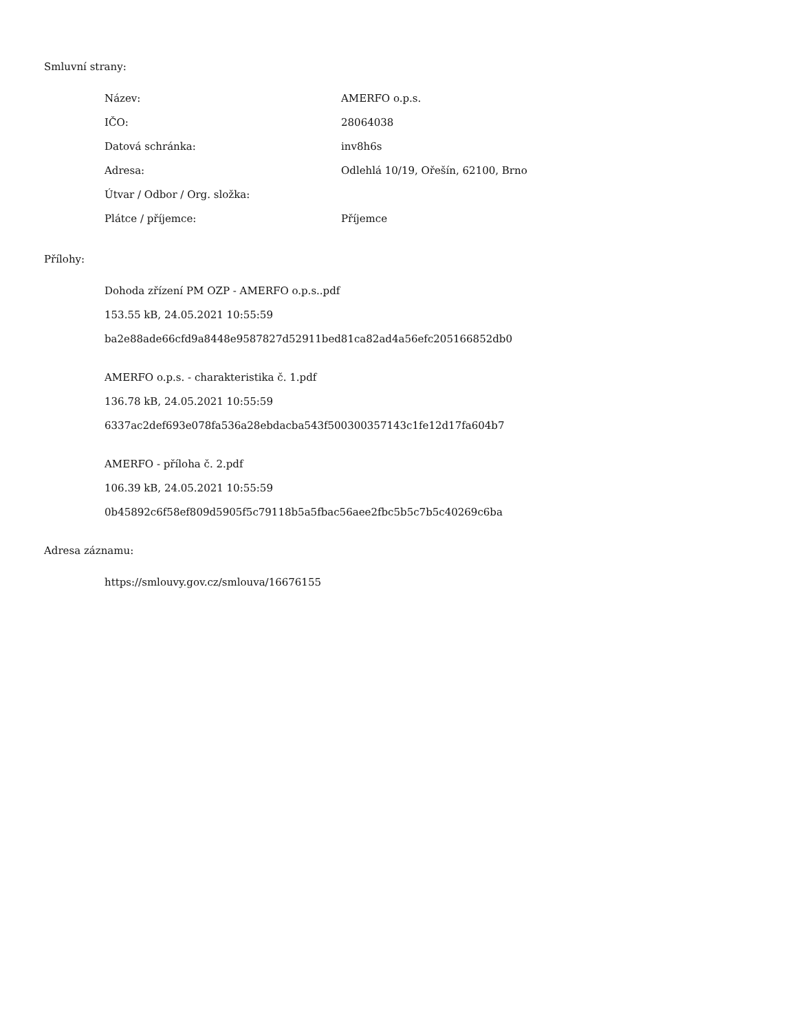Smluvní strany:
| Název: | AMERFO o.p.s. |
| IČO: | 28064038 |
| Datová schránka: | inv8h6s |
| Adresa: | Odlehlá 10/19, Ořešín, 62100, Brno |
| Útvar / Odbor / Org. složka: | |
| Plátce / příjemce: | Příjemce |
Přílohy:
Dohoda zřízení PM OZP - AMERFO o.p.s..pdf
153.55 kB, 24.05.2021 10:55:59
ba2e88ade66cfd9a8448e9587827d52911bed81ca82ad4a56efc205166852db0
AMERFO o.p.s. - charakteristika č. 1.pdf
136.78 kB, 24.05.2021 10:55:59
6337ac2def693e078fa536a28ebdacba543f500300357143c1fe12d17fa604b7
AMERFO - příloha č. 2.pdf
106.39 kB, 24.05.2021 10:55:59
0b45892c6f58ef809d5905f5c79118b5a5fbac56aee2fbc5b5c7b5c40269c6ba
Adresa záznamu:
https://smlouvy.gov.cz/smlouva/16676155